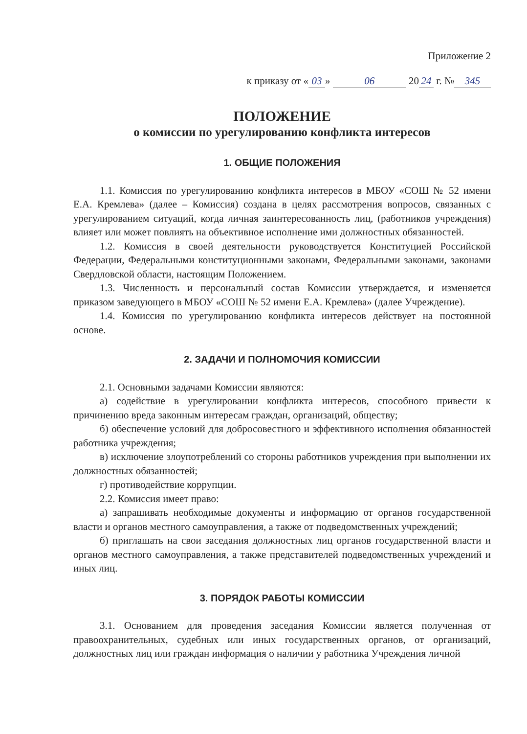Приложение 2
к приказу от « 03 » 06 20 24 г. № 345
ПОЛОЖЕНИЕ
о комиссии по урегулированию конфликта интересов
1. ОБЩИЕ ПОЛОЖЕНИЯ
1.1. Комиссия по урегулированию конфликта интересов в МБОУ «СОШ № 52 имени Е.А. Кремлева» (далее – Комиссия) создана в целях рассмотрения вопросов, связанных с урегулированием ситуаций, когда личная заинтересованность лиц, (работников учреждения) влияет или может повлиять на объективное исполнение ими должностных обязанностей.
1.2. Комиссия в своей деятельности руководствуется Конституцией Российской Федерации, Федеральными конституционными законами, Федеральными законами, законами Свердловской области, настоящим Положением.
1.3. Численность и персональный состав Комиссии утверждается, и изменяется приказом заведующего в МБОУ «СОШ № 52 имени Е.А. Кремлева» (далее Учреждение).
1.4. Комиссия по урегулированию конфликта интересов действует на постоянной основе.
2. ЗАДАЧИ И ПОЛНОМОЧИЯ КОМИССИИ
2.1. Основными задачами Комиссии являются:
а) содействие в урегулировании конфликта интересов, способного привести к причинению вреда законным интересам граждан, организаций, обществу;
б) обеспечение условий для добросовестного и эффективного исполнения обязанностей работника учреждения;
в) исключение злоупотреблений со стороны работников учреждения при выполнении их должностных обязанностей;
г) противодействие коррупции.
2.2. Комиссия имеет право:
а) запрашивать необходимые документы и информацию от органов государственной власти и органов местного самоуправления, а также от подведомственных учреждений;
б) приглашать на свои заседания должностных лиц органов государственной власти и органов местного самоуправления, а также представителей подведомственных учреждений и иных лиц.
3. ПОРЯДОК РАБОТЫ КОМИССИИ
3.1. Основанием для проведения заседания Комиссии является полученная от правоохранительных, судебных или иных государственных органов, от организаций, должностных лиц или граждан информация о наличии у работника Учреждения личной